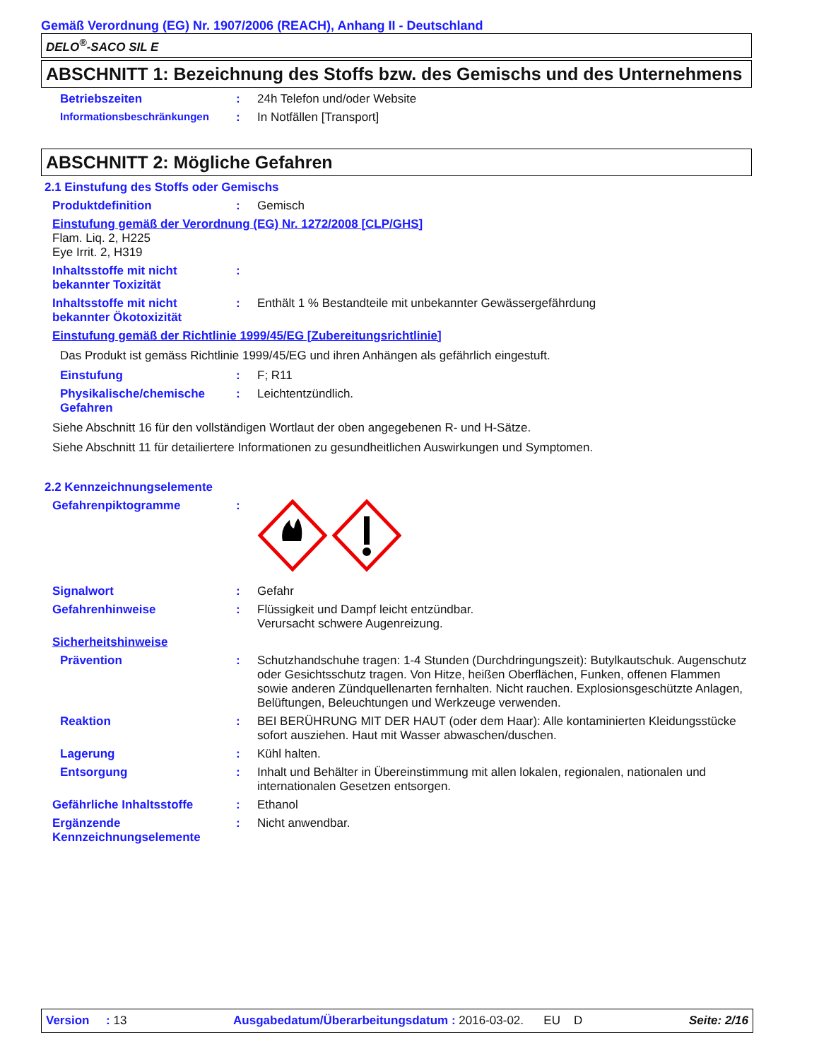Gemäß Verordnung (EG) Nr. 1907/2006 (REACH), Anhang II - Deutschland
DELO<sup>®</sup>-SACO SIL E
ABSCHNITT 1: Bezeichnung des Stoffs bzw. des Gemischs und des Unternehmens
Betriebszeiten : 24h Telefon und/oder Website
Informationsbeschränkungen : In Notfällen [Transport]
ABSCHNITT 2: Mögliche Gefahren
2.1 Einstufung des Stoffs oder Gemischs
Produktdefinition : Gemisch
Einstufung gemäß der Verordnung (EG) Nr. 1272/2008 [CLP/GHS]
Flam. Liq. 2, H225
Eye Irrit. 2, H319
Inhaltsstoffe mit nicht bekannter Toxizität
:
Inhaltsstoffe mit nicht bekannter Ökotoxizität
: Enthält 1 % Bestandteile mit unbekannter Gewässergefährdung
Einstufung gemäß der Richtlinie 1999/45/EG [Zubereitungsrichtlinie]
Das Produkt ist gemäss Richtlinie 1999/45/EG und ihren Anhängen als gefährlich eingestuft.
Einstufung : F; R11
Physikalische/chemische Gefahren
: Leichtentzündlich.
Siehe Abschnitt 16 für den vollständigen Wortlaut der oben angegebenen R- und H-Sätze.
Siehe Abschnitt 11 für detailiertere Informationen zu gesundheitlichen Auswirkungen und Symptomen.
2.2 Kennzeichnungselemente
Gefahrenpiktogramme :
Signalwort : Gefahr
Gefahrenhinweise : Flüssigkeit und Dampf leicht entzündbar.
Verursacht schwere Augenreizung.
Sicherheitshinweise
Prävention : Schutzhandschuhe tragen: 1-4 Stunden (Durchdringungszeit): Butylkautschuk. Augenschutz oder Gesichtsschutz tragen. Von Hitze, heißen Oberflächen, Funken, offenen Flammen sowie anderen Zündquellenarten fernhalten. Nicht rauchen. Explosionsgeschützte Anlagen, Belüftungen, Beleuchtungen und Werkzeuge verwenden.
Reaktion : BEI BERÜHRUNG MIT DER HAUT (oder dem Haar): Alle kontaminierten Kleidungsstücke sofort ausziehen. Haut mit Wasser abwaschen/duschen.
Lagerung : Kühl halten.
Entsorgung : Inhalt und Behälter in Übereinstimmung mit allen lokalen, regionalen, nationalen und internationalen Gesetzen entsorgen.
Gefährliche Inhaltsstoffe : Ethanol
Ergänzende Kennzeichnungselemente
: Nicht anwendbar.
Version : 13 Ausgabedatum/Überarbeitungsdatum : 2016-03-02. EU D Seite: 2/16